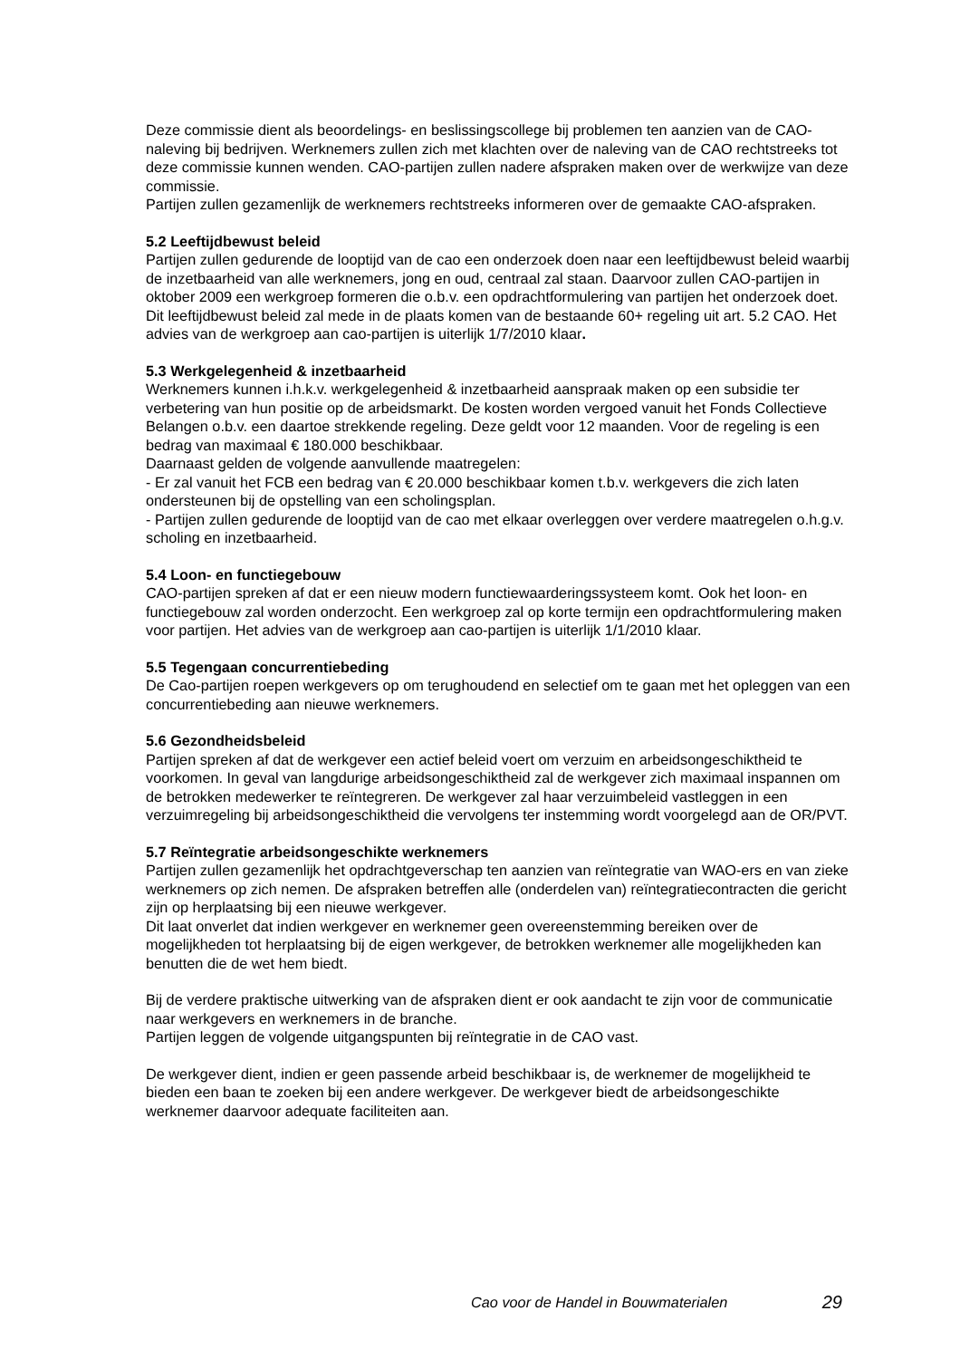Deze commissie dient als beoordelings- en beslissingscollege bij problemen ten aanzien van de CAO-naleving bij bedrijven. Werknemers zullen zich met klachten over de naleving van de CAO rechtstreeks tot deze commissie kunnen wenden. CAO-partijen zullen nadere afspraken maken over de werkwijze van deze commissie.
Partijen zullen gezamenlijk de werknemers rechtstreeks informeren over de gemaakte CAO-afspraken.
5.2 Leeftijdbewust beleid
Partijen zullen gedurende de looptijd van de cao een onderzoek doen naar een leeftijdbewust beleid waarbij de inzetbaarheid van alle werknemers, jong en oud, centraal zal staan. Daarvoor zullen CAO-partijen in oktober 2009 een werkgroep formeren die o.b.v. een opdrachtformulering van partijen het onderzoek doet. Dit leeftijdbewust beleid zal mede in de plaats komen van de bestaande 60+ regeling uit art. 5.2 CAO. Het advies van de werkgroep aan cao-partijen is uiterlijk 1/7/2010 klaar.
5.3 Werkgelegenheid & inzetbaarheid
Werknemers kunnen i.h.k.v. werkgelegenheid & inzetbaarheid aanspraak maken op een subsidie ter verbetering van hun positie op de arbeidsmarkt. De kosten worden vergoed vanuit het Fonds Collectieve Belangen o.b.v. een daartoe strekkende regeling. Deze geldt voor 12 maanden. Voor de regeling is een bedrag van maximaal € 180.000 beschikbaar.
Daarnaast gelden de volgende aanvullende maatregelen:
- Er zal vanuit het FCB een bedrag van € 20.000 beschikbaar komen t.b.v. werkgevers die zich laten ondersteunen bij de opstelling van een scholingsplan.
- Partijen zullen gedurende de looptijd van de cao met elkaar overleggen over verdere maatregelen o.h.g.v. scholing en inzetbaarheid.
5.4 Loon- en functiegebouw
CAO-partijen spreken af dat er een nieuw modern functiewaarderingssysteem komt. Ook het loon- en functiegebouw zal worden onderzocht. Een werkgroep zal op korte termijn een opdrachtformulering maken voor partijen. Het advies van de werkgroep aan cao-partijen is uiterlijk 1/1/2010 klaar.
5.5 Tegengaan concurrentiebeding
De Cao-partijen roepen werkgevers op om terughoudend en selectief om te gaan met het opleggen van een concurrentiebeding aan nieuwe werknemers.
5.6 Gezondheidsbeleid
Partijen spreken af dat de werkgever een actief beleid voert om verzuim en arbeidsongeschiktheid te voorkomen. In geval van langdurige arbeidsongeschiktheid zal de werkgever zich maximaal inspannen om de betrokken medewerker te reïntegreren. De werkgever zal haar verzuimbeleid vastleggen in een verzuimregeling bij arbeidsongeschiktheid die vervolgens ter instemming wordt voorgelegd aan de OR/PVT.
5.7 Reïntegratie arbeidsongeschikte werknemers
Partijen zullen gezamenlijk het opdrachtgeverschap ten aanzien van reïntegratie van WAO-ers en van zieke werknemers op zich nemen. De afspraken betreffen alle (onderdelen van) reïntegratiecontracten die gericht zijn op herplaatsing bij een nieuwe werkgever.
Dit laat onverlet dat indien werkgever en werknemer geen overeenstemming bereiken over de mogelijkheden tot herplaatsing bij de eigen werkgever, de betrokken werknemer alle mogelijkheden kan benutten die de wet hem biedt.
Bij de verdere praktische uitwerking van de afspraken dient er ook aandacht te zijn voor de communicatie naar werkgevers en werknemers in de branche.
Partijen leggen de volgende uitgangspunten bij reïntegratie in de CAO vast.
De werkgever dient, indien er geen passende arbeid beschikbaar is, de werknemer de mogelijkheid te bieden een baan te zoeken bij een andere werkgever. De werkgever biedt de arbeidsongeschikte werknemer daarvoor adequate faciliteiten aan.
Cao voor de Handel in Bouwmaterialen 29